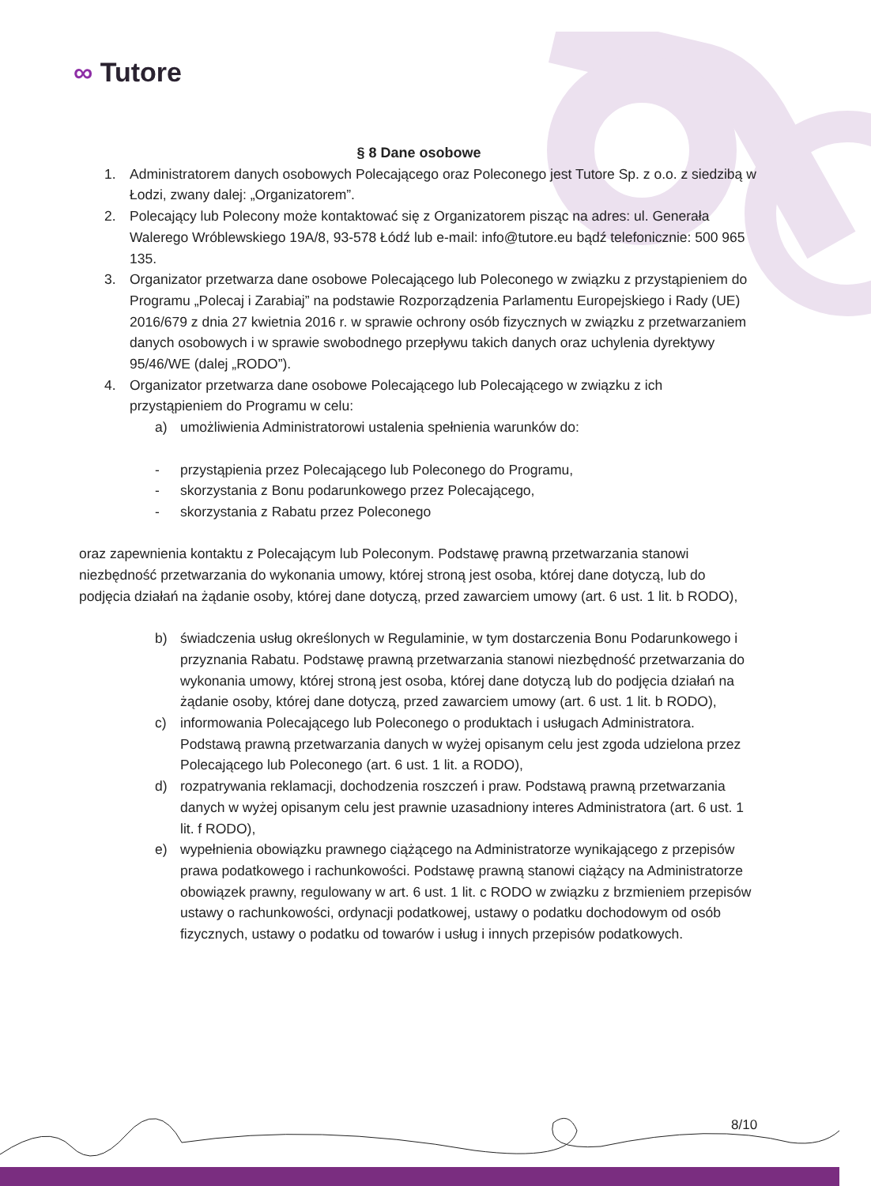∞ Tutore
§ 8 Dane osobowe
1. Administratorem danych osobowych Polecającego oraz Poleconego jest Tutore Sp. z o.o. z siedzibą w Łodzi, zwany dalej: „Organizatorem”.
2. Polecający lub Polecony może kontaktować się z Organizatorem pisząc na adres: ul. Generała Walerego Wróblewskiego 19A/8, 93-578 Łódź lub e-mail: info@tutore.eu bądź telefonicznie: 500 965 135.
3. Organizator przetwarza dane osobowe Polecającego lub Poleconego w związku z przystąpieniem do Programu „Polecaj i Zarabiaj” na podstawie Rozporządzenia Parlamentu Europejskiego i Rady (UE) 2016/679 z dnia 27 kwietnia 2016 r. w sprawie ochrony osób fizycznych w związku z przetwarzaniem danych osobowych i w sprawie swobodnego przepływu takich danych oraz uchylenia dyrektywy 95/46/WE (dalej „RODO”).
4. Organizator przetwarza dane osobowe Polecającego lub Polecającego w związku z ich przystąpieniem do Programu w celu:
a) umożliwienia Administratorowi ustalenia spełnienia warunków do:
- przystąpienia przez Polecającego lub Poleconego do Programu,
- skorzystania z Bonu podarunkowego przez Polecającego,
- skorzystania z Rabatu przez Poleconego
oraz zapewnienia kontaktu z Polecającym lub Poleconym. Podstawę prawną przetwarzania stanowi niezbędność przetwarzania do wykonania umowy, której stroną jest osoba, której dane dotyczą, lub do podjęcia działań na żądanie osoby, której dane dotyczą, przed zawarciem umowy (art. 6 ust. 1 lit. b RODO),
b) świadczenia usług określonych w Regulaminie, w tym dostarczenia Bonu Podarunkowego i przyznania Rabatu. Podstawę prawną przetwarzania stanowi niezbędność przetwarzania do wykonania umowy, której stroną jest osoba, której dane dotyczą lub do podjęcia działań na żądanie osoby, której dane dotyczą, przed zawarciem umowy (art. 6 ust. 1 lit. b RODO),
c) informowania Polecającego lub Poleconego o produktach i usługach Administratora. Podstawą prawną przetwarzania danych w wyżej opisanym celu jest zgoda udzielona przez Polecającego lub Poleconego (art. 6 ust. 1 lit. a RODO),
d) rozpatrywania reklamacji, dochodzenia roszczeń i praw. Podstawą prawną przetwarzania danych w wyżej opisanym celu jest prawnie uzasadniony interes Administratora (art. 6 ust. 1 lit. f RODO),
e) wypełnienia obowiązku prawnego ciążącego na Administratorze wynikającego z przepisów prawa podatkowego i rachunkowości. Podstawę prawną stanowi ciążący na Administratorze obowiązek prawny, regulowany w art. 6 ust. 1 lit. c RODO w związku z brzmieniem przepisów ustawy o rachunkowości, ordynacji podatkowej, ustawy o podatku dochodowym od osób fizycznych, ustawy o podatku od towarów i usług i innych przepisów podatkowych.
8/10